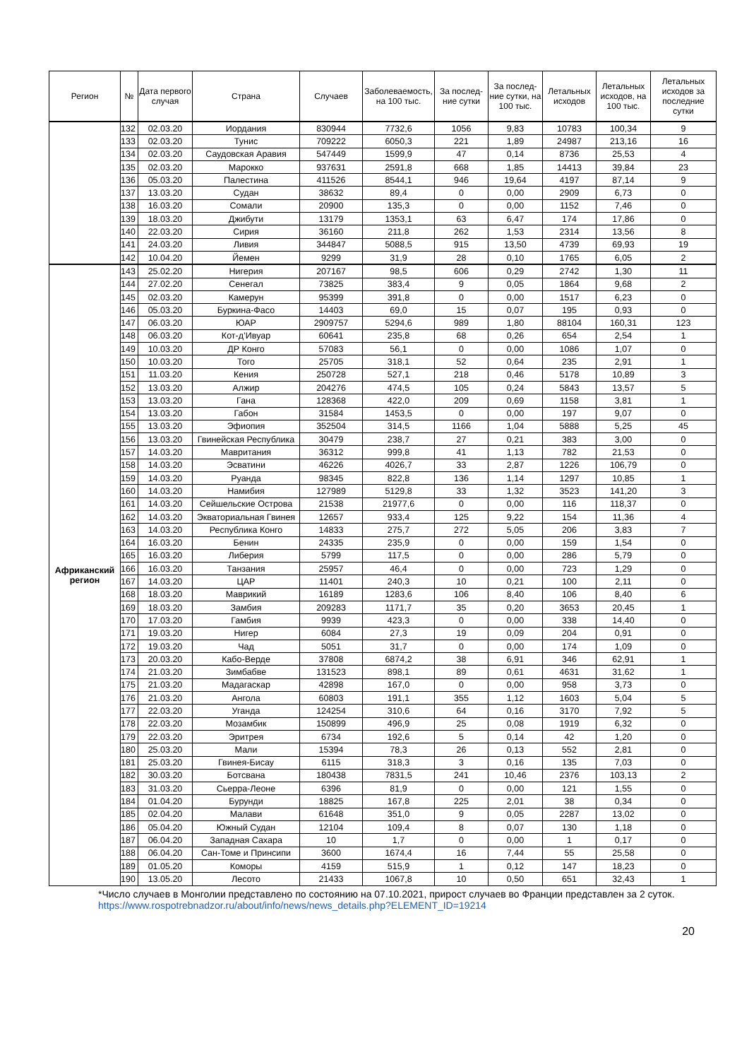| Регион | № | Дата первого случая | Страна | Случаев | Заболеваемость, на 100 тыс. | За послед-ние сутки | За послед-ние сутки, на 100 тыс. | Летальных исходов | Летальных исходов, на 100 тыс. | Летальных исходов за последние сутки |
| --- | --- | --- | --- | --- | --- | --- | --- | --- | --- | --- |
| | 132 | 02.03.20 | Иордания | 830944 | 7732,6 | 1056 | 9,83 | 10783 | 100,34 | 9 |
| | 133 | 02.03.20 | Тунис | 709222 | 6050,3 | 221 | 1,89 | 24987 | 213,16 | 16 |
| | 134 | 02.03.20 | Саудовская Аравия | 547449 | 1599,9 | 47 | 0,14 | 8736 | 25,53 | 4 |
| | 135 | 02.03.20 | Марокко | 937631 | 2591,8 | 668 | 1,85 | 14413 | 39,84 | 23 |
| | 136 | 05.03.20 | Палестина | 411526 | 8544,1 | 946 | 19,64 | 4197 | 87,14 | 9 |
| | 137 | 13.03.20 | Судан | 38632 | 89,4 | 0 | 0,00 | 2909 | 6,73 | 0 |
| | 138 | 16.03.20 | Сомали | 20900 | 135,3 | 0 | 0,00 | 1152 | 7,46 | 0 |
| | 139 | 18.03.20 | Джибути | 13179 | 1353,1 | 63 | 6,47 | 174 | 17,86 | 0 |
| | 140 | 22.03.20 | Сирия | 36160 | 211,8 | 262 | 1,53 | 2314 | 13,56 | 8 |
| | 141 | 24.03.20 | Ливия | 344847 | 5088,5 | 915 | 13,50 | 4739 | 69,93 | 19 |
| | 142 | 10.04.20 | Йемен | 9299 | 31,9 | 28 | 0,10 | 1765 | 6,05 | 2 |
| Африканский регион | 143 | 25.02.20 | Нигерия | 207167 | 98,5 | 606 | 0,29 | 2742 | 1,30 | 11 |
| | 144 | 27.02.20 | Сенегал | 73825 | 383,4 | 9 | 0,05 | 1864 | 9,68 | 2 |
| | 145 | 02.03.20 | Камерун | 95399 | 391,8 | 0 | 0,00 | 1517 | 6,23 | 0 |
| | 146 | 05.03.20 | Буркина-Фасо | 14403 | 69,0 | 15 | 0,07 | 195 | 0,93 | 0 |
| | 147 | 06.03.20 | ЮАР | 2909757 | 5294,6 | 989 | 1,80 | 88104 | 160,31 | 123 |
| | 148 | 06.03.20 | Кот-д’Ивуар | 60641 | 235,8 | 68 | 0,26 | 654 | 2,54 | 1 |
| | 149 | 10.03.20 | ДР Конго | 57083 | 56,1 | 0 | 0,00 | 1086 | 1,07 | 0 |
| | 150 | 10.03.20 | Того | 25705 | 318,1 | 52 | 0,64 | 235 | 2,91 | 1 |
| | 151 | 11.03.20 | Кения | 250728 | 527,1 | 218 | 0,46 | 5178 | 10,89 | 3 |
| | 152 | 13.03.20 | Алжир | 204276 | 474,5 | 105 | 0,24 | 5843 | 13,57 | 5 |
| | 153 | 13.03.20 | Гана | 128368 | 422,0 | 209 | 0,69 | 1158 | 3,81 | 1 |
| | 154 | 13.03.20 | Габон | 31584 | 1453,5 | 0 | 0,00 | 197 | 9,07 | 0 |
| | 155 | 13.03.20 | Эфиопия | 352504 | 314,5 | 1166 | 1,04 | 5888 | 5,25 | 45 |
| | 156 | 13.03.20 | Гвинейская Республика | 30479 | 238,7 | 27 | 0,21 | 383 | 3,00 | 0 |
| | 157 | 14.03.20 | Мавритания | 36312 | 999,8 | 41 | 1,13 | 782 | 21,53 | 0 |
| | 158 | 14.03.20 | Эсватини | 46226 | 4026,7 | 33 | 2,87 | 1226 | 106,79 | 0 |
| | 159 | 14.03.20 | Руанда | 98345 | 822,8 | 136 | 1,14 | 1297 | 10,85 | 1 |
| | 160 | 14.03.20 | Намибия | 127989 | 5129,8 | 33 | 1,32 | 3523 | 141,20 | 3 |
| | 161 | 14.03.20 | Сейшельские Острова | 21538 | 21977,6 | 0 | 0,00 | 116 | 118,37 | 0 |
| | 162 | 14.03.20 | Экваториальная Гвинея | 12657 | 933,4 | 125 | 9,22 | 154 | 11,36 | 4 |
| | 163 | 14.03.20 | Республика Конго | 14833 | 275,7 | 272 | 5,05 | 206 | 3,83 | 7 |
| | 164 | 16.03.20 | Бенин | 24335 | 235,9 | 0 | 0,00 | 159 | 1,54 | 0 |
| | 165 | 16.03.20 | Либерия | 5799 | 117,5 | 0 | 0,00 | 286 | 5,79 | 0 |
| | 166 | 16.03.20 | Танзания | 25957 | 46,4 | 0 | 0,00 | 723 | 1,29 | 0 |
| | 167 | 14.03.20 | ЦАР | 11401 | 240,3 | 10 | 0,21 | 100 | 2,11 | 0 |
| | 168 | 18.03.20 | Маврикий | 16189 | 1283,6 | 106 | 8,40 | 106 | 8,40 | 6 |
| | 169 | 18.03.20 | Замбия | 209283 | 1171,7 | 35 | 0,20 | 3653 | 20,45 | 1 |
| | 170 | 17.03.20 | Гамбия | 9939 | 423,3 | 0 | 0,00 | 338 | 14,40 | 0 |
| | 171 | 19.03.20 | Нигер | 6084 | 27,3 | 19 | 0,09 | 204 | 0,91 | 0 |
| | 172 | 19.03.20 | Чад | 5051 | 31,7 | 0 | 0,00 | 174 | 1,09 | 0 |
| | 173 | 20.03.20 | Кабо-Верде | 37808 | 6874,2 | 38 | 6,91 | 346 | 62,91 | 1 |
| | 174 | 21.03.20 | Зимбабве | 131523 | 898,1 | 89 | 0,61 | 4631 | 31,62 | 1 |
| | 175 | 21.03.20 | Мадагаскар | 42898 | 167,0 | 0 | 0,00 | 958 | 3,73 | 0 |
| | 176 | 21.03.20 | Ангола | 60803 | 191,1 | 355 | 1,12 | 1603 | 5,04 | 5 |
| | 177 | 22.03.20 | Уганда | 124254 | 310,6 | 64 | 0,16 | 3170 | 7,92 | 5 |
| | 178 | 22.03.20 | Мозамбик | 150899 | 496,9 | 25 | 0,08 | 1919 | 6,32 | 0 |
| | 179 | 22.03.20 | Эритрея | 6734 | 192,6 | 5 | 0,14 | 42 | 1,20 | 0 |
| | 180 | 25.03.20 | Мали | 15394 | 78,3 | 26 | 0,13 | 552 | 2,81 | 0 |
| | 181 | 25.03.20 | Гвинея-Бисау | 6115 | 318,3 | 3 | 0,16 | 135 | 7,03 | 0 |
| | 182 | 30.03.20 | Ботсвана | 180438 | 7831,5 | 241 | 10,46 | 2376 | 103,13 | 2 |
| | 183 | 31.03.20 | Сьерра-Леоне | 6396 | 81,9 | 0 | 0,00 | 121 | 1,55 | 0 |
| | 184 | 01.04.20 | Бурунди | 18825 | 167,8 | 225 | 2,01 | 38 | 0,34 | 0 |
| | 185 | 02.04.20 | Малави | 61648 | 351,0 | 9 | 0,05 | 2287 | 13,02 | 0 |
| | 186 | 05.04.20 | Южный Судан | 12104 | 109,4 | 8 | 0,07 | 130 | 1,18 | 0 |
| | 187 | 06.04.20 | Западная Сахара | 10 | 1,7 | 0 | 0,00 | 1 | 0,17 | 0 |
| | 188 | 06.04.20 | Сан-Томе и Принсипи | 3600 | 1674,4 | 16 | 7,44 | 55 | 25,58 | 0 |
| | 189 | 01.05.20 | Коморы | 4159 | 515,9 | 1 | 0,12 | 147 | 18,23 | 0 |
| | 190 | 13.05.20 | Лесото | 21433 | 1067,8 | 10 | 0,50 | 651 | 32,43 | 1 |
*Число случаев в Монголии представлено по состоянию на 07.10.2021, прирост случаев во Франции представлен за 2 суток.
https://www.rospotrebnadzor.ru/about/info/news/news_details.php?ELEMENT_ID=19214
20